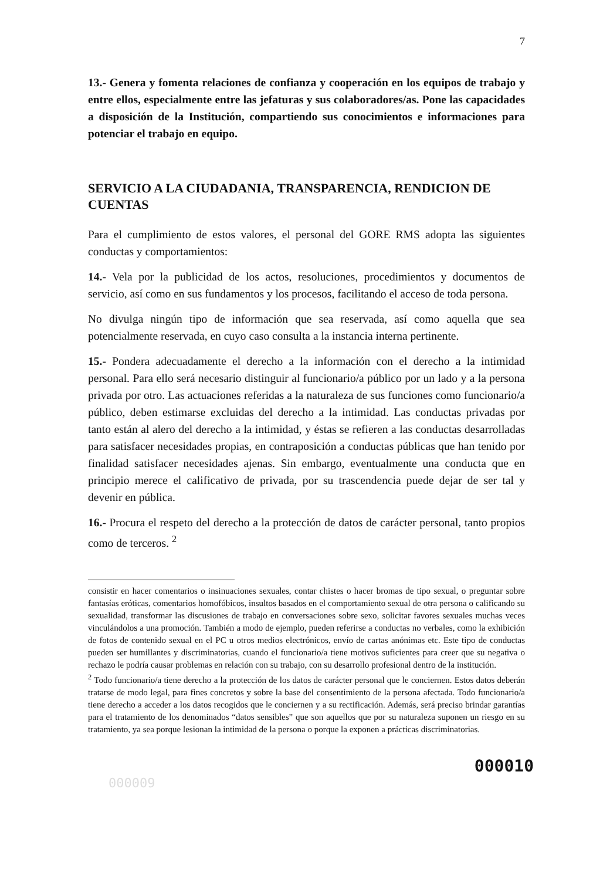7
13.- Genera y fomenta relaciones de confianza y cooperación en los equipos de trabajo y entre ellos, especialmente entre las jefaturas y sus colaboradores/as. Pone las capacidades a disposición de la Institución, compartiendo sus conocimientos e informaciones para potenciar el trabajo en equipo.
SERVICIO A LA CIUDADANIA, TRANSPARENCIA, RENDICION DE CUENTAS
Para el cumplimiento de estos valores, el personal del GORE RMS adopta las siguientes conductas y comportamientos:
14.- Vela por la publicidad de los actos, resoluciones, procedimientos y documentos de servicio, así como en sus fundamentos y los procesos, facilitando el acceso de toda persona.
No divulga ningún tipo de información que sea reservada, así como aquella que sea potencialmente reservada, en cuyo caso consulta a la instancia interna pertinente.
15.- Pondera adecuadamente el derecho a la información con el derecho a la intimidad personal. Para ello será necesario distinguir al funcionario/a público por un lado y a la persona privada por otro. Las actuaciones referidas a la naturaleza de sus funciones como funcionario/a público, deben estimarse excluidas del derecho a la intimidad. Las conductas privadas por tanto están al alero del derecho a la intimidad, y éstas se refieren a las conductas desarrolladas para satisfacer necesidades propias, en contraposición a conductas públicas que han tenido por finalidad satisfacer necesidades ajenas. Sin embargo, eventualmente una conducta que en principio merece el calificativo de privada, por su trascendencia puede dejar de ser tal y devenir en pública.
16.- Procura el respeto del derecho a la protección de datos de carácter personal, tanto propios como de terceros. <sup>2</sup>
consistir en hacer comentarios o insinuaciones sexuales, contar chistes o hacer bromas de tipo sexual, o preguntar sobre fantasías eróticas, comentarios homofóbicos, insultos basados en el comportamiento sexual de otra persona o calificando su sexualidad, transformar las discusiones de trabajo en conversaciones sobre sexo, solicitar favores sexuales muchas veces vinculándolos a una promoción. También a modo de ejemplo, pueden referirse a conductas no verbales, como la exhibición de fotos de contenido sexual en el PC u otros medios electrónicos, envío de cartas anónimas etc. Este tipo de conductas pueden ser humillantes y discriminatorias, cuando el funcionario/a tiene motivos suficientes para creer que su negativa o rechazo le podría causar problemas en relación con su trabajo, con su desarrollo profesional dentro de la institución.
<sup>2</sup> Todo funcionario/a tiene derecho a la protección de los datos de carácter personal que le conciernen. Estos datos deberán tratarse de modo legal, para fines concretos y sobre la base del consentimiento de la persona afectada. Todo funcionario/a tiene derecho a acceder a los datos recogidos que le conciernen y a su rectificación. Además, será preciso brindar garantías para el tratamiento de los denominados “datos sensibles” que son aquellos que por su naturaleza suponen un riesgo en su tratamiento, ya sea porque lesionan la intimidad de la persona o porque la exponen a prácticas discriminatorias.
000010
000009